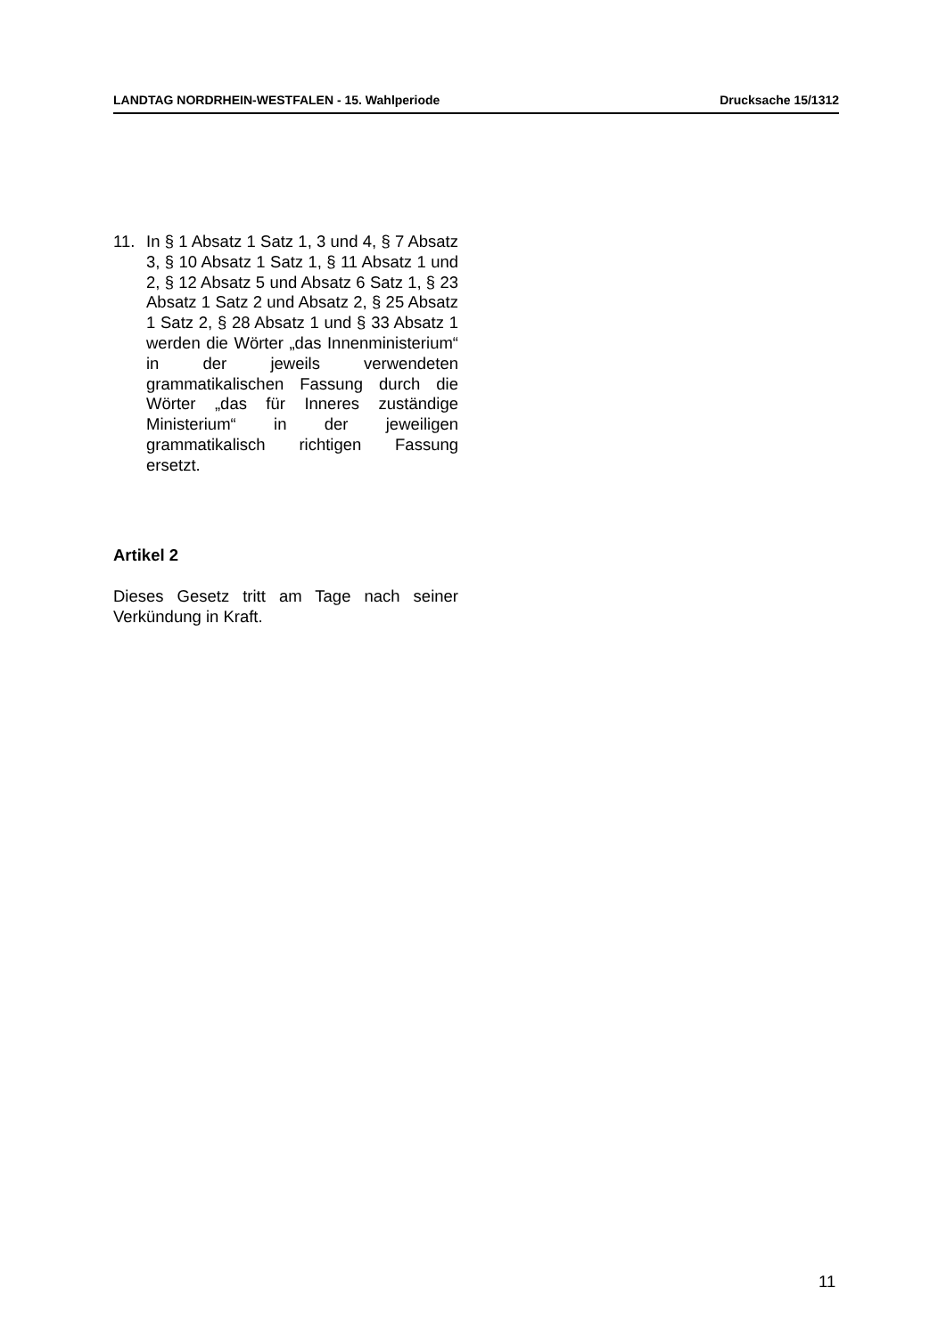LANDTAG NORDRHEIN-WESTFALEN - 15. Wahlperiode Drucksache 15/1312
11. In § 1 Absatz 1 Satz 1, 3 und 4, § 7 Absatz 3, § 10 Absatz 1 Satz 1, § 11 Absatz 1 und 2, § 12 Absatz 5 und Ab­satz 6 Satz 1, § 23 Absatz 1 Satz 2 und Absatz 2, § 25 Absatz 1 Satz 2, § 28 Absatz 1 und § 33 Absatz 1 werden die Wörter „das Innenministerium“ in der jeweils verwendeten grammatikalischen Fassung durch die Wörter „das für In­neres zuständige Ministerium“ in der jeweiligen grammatikalisch richtigen Fassung ersetzt.
Artikel 2
Dieses Gesetz tritt am Tage nach seiner Verkündung in Kraft.
11